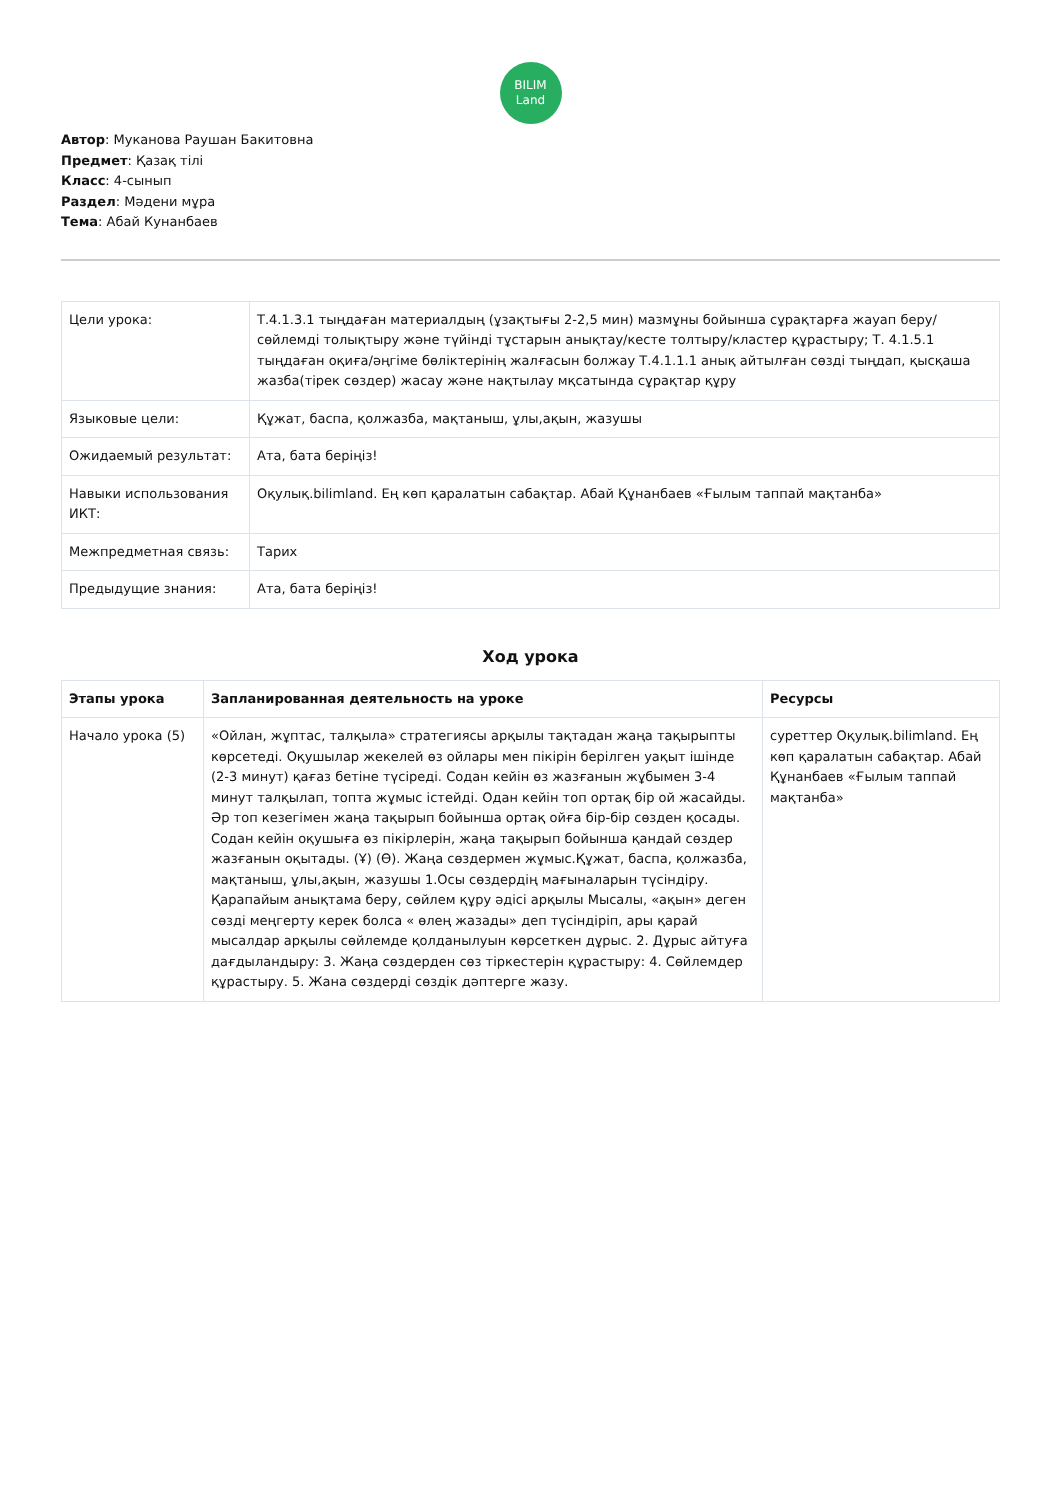BILIM
Land
Автор: Муканова Раушан Бакитовна
Предмет: Қазақ тілі
Класс: 4-сынып
Раздел: Мәдени мұра
Тема: Абай Кунанбаев
| Цели урока: | Т.4.1.3.1 тыңдаған материалдың (ұзақтығы 2-2,5 мин) мазмұны бойынша сұрақтарға жауап беру/сөйлемді толықтыру және түйінді тұстарын анықтау/кесте толтыру/кластер құрастыру; Т. 4.1.5.1 тыңдаған оқиға/әңгіме бөліктерінің жалғасын болжау Т.4.1.1.1 анық айтылған сөзді тыңдап, қысқаша жазба(тірек сөздер) жасау және нақтылау мқсатында сұрақтар құру |
| Языковые цели: | Құжат, баспа, қолжазба, мақтаныш, ұлы,ақын, жазушы |
| Ожидаемый результат: | Ата, бата беріңіз! |
| Навыки использования ИКТ: | Оқулық.bilimland. Ең көп қаралатын сабақтар. Абай Құнанбаев «Ғылым таппай мақтанба» |
| Межпредметная связь: | Тарих |
| Предыдущие знания: | Ата, бата беріңіз! |
Ход урока
| Этапы урока | Запланированная деятельность на уроке | Ресурсы |
| --- | --- | --- |
| Начало урока (5) | «Ойлан, жұптас, талқыла» стратегиясы арқылы тақтадан жаңа тақырыпты көрсетеді. Оқушылар жекелей өз ойлары мен пікірін берілген уақыт ішінде (2-3 минут) қағаз бетіне түсіреді. Содан кейін өз жазғанын жұбымен 3-4 минут талқылап, топта жұмыс істейді. Одан кейін топ ортақ бір ой жасайды. Әр топ кезегімен жаңа тақырып бойынша ортақ ойға бір-бір сөзден қосады. Содан кейін оқушыға өз пікірлерін, жаңа тақырып бойынша қандай сөздер жазғанын оқытады. (Ұ) (Ө). Жаңа сөздермен жұмыс.Құжат, баспа, қолжазба, мақтаныш, ұлы,ақын, жазушы 1.Осы сөздердің мағыналарын түсіндіру. Қарапайым анықтама беру, сөйлем құру әдісі арқылы Мысалы, «ақын» деген сөзді меңгерту керек болса « өлең жазады» деп түсіндіріп, ары қарай мысалдар арқылы сөйлемде қолданылуын көрсеткен дұрыс. 2. Дұрыс айтуға дағдыландыру: 3. Жаңа сөздерден сөз тіркестерін құрастыру: 4. Сөйлемдер құрастыру. 5. Жана сөздерді сөздік дәптерге жазу. | суреттер Оқулық.bilimland. Ең көп қаралатын сабақтар. Абай Құнанбаев «Ғылым таппай мақтанба» |